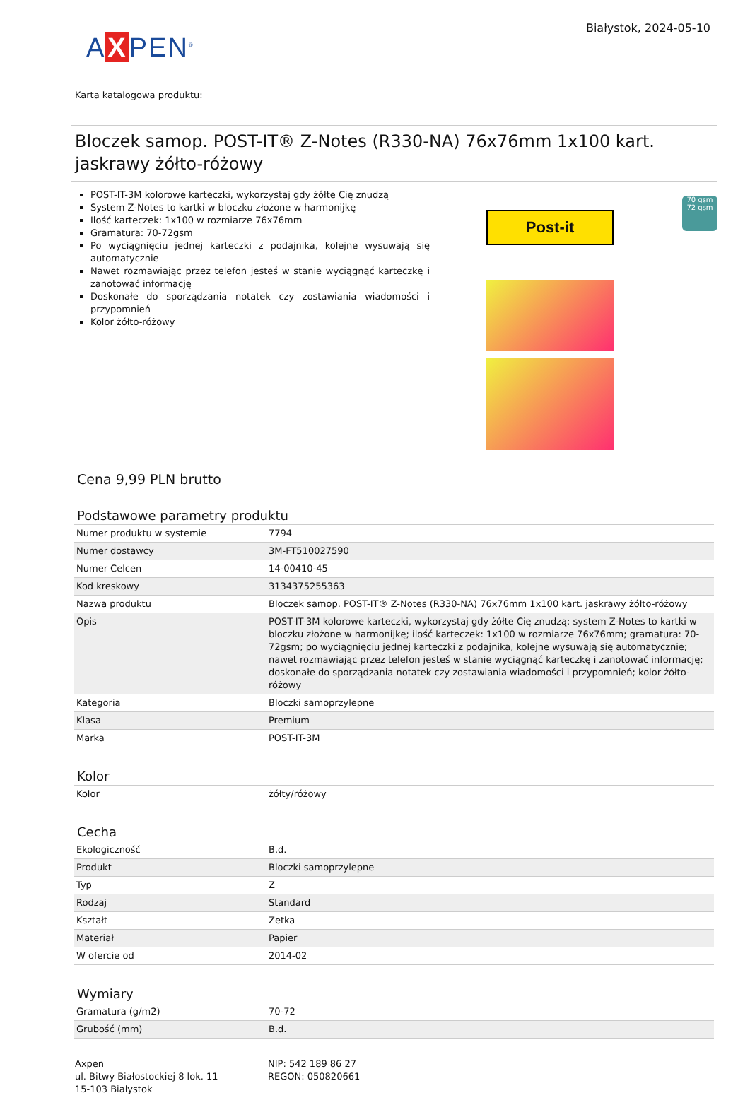A X PEN<sup>®</sup>
Białystok, 2024-05-10
Karta katalogowa produktu:
Bloczek samop. POST-IT® Z-Notes (R330-NA) 76x76mm 1x100 kart. jaskrawy żółto-różowy
POST-IT-3M kolorowe karteczki, wykorzystaj gdy żółte Cię znudzą
System Z-Notes to kartki w bloczku złożone w harmonijkę
Ilość karteczek: 1x100 w rozmiarze 76x76mm
Gramatura: 70-72gsm
Po wyciągnięciu jednej karteczki z podajnika, kolejne wysuwają się automatycznie
Nawet rozmawiając przez telefon jesteś w stanie wyciągnąć karteczkę i zanotować informację
Doskonałe do sporządzania notatek czy zostawiania wiadomości i przypomnień
Kolor żółto-różowy
Post-it
70 gsm
72 gsm
Cena 9,99 PLN brutto
Podstawowe parametry produktu
| Numer produktu w systemie | 7794 |
| Numer dostawcy | 3M-FT510027590 |
| Numer Celcen | 14-00410-45 |
| Kod kreskowy | 3134375255363 |
| Nazwa produktu | Bloczek samop. POST-IT® Z-Notes (R330-NA) 76x76mm 1x100 kart. jaskrawy żółto-różowy |
| Opis | POST-IT-3M kolorowe karteczki, wykorzystaj gdy żółte Cię znudzą; system Z-Notes to kartki w bloczku złożone w harmonijkę; ilość karteczek: 1x100 w rozmiarze 76x76mm; gramatura: 70-72gsm; po wyciągnięciu jednej karteczki z podajnika, kolejne wysuwają się automatycznie; nawet rozmawiając przez telefon jesteś w stanie wyciągnąć karteczkę i zanotować informację; doskonałe do sporządzania notatek czy zostawiania wiadomości i przypomnień; kolor żółto-różowy |
| Kategoria | Bloczki samoprzylepne |
| Klasa | Premium |
| Marka | POST-IT-3M |
Kolor
| Kolor | żółty/różowy |
Cecha
| Ekologiczność | B.d. |
| Produkt | Bloczki samoprzylepne |
| Typ | Z |
| Rodzaj | Standard |
| Kształt | Zetka |
| Materiał | Papier |
| W ofercie od | 2014-02 |
Wymiary
| Gramatura (g/m2) | 70-72 |
| Grubość (mm) | B.d. |
Axpen
ul. Bitwy Białostockiej 8 lok. 11
15-103 Białystok
NIP: 542 189 86 27
REGON: 050820661